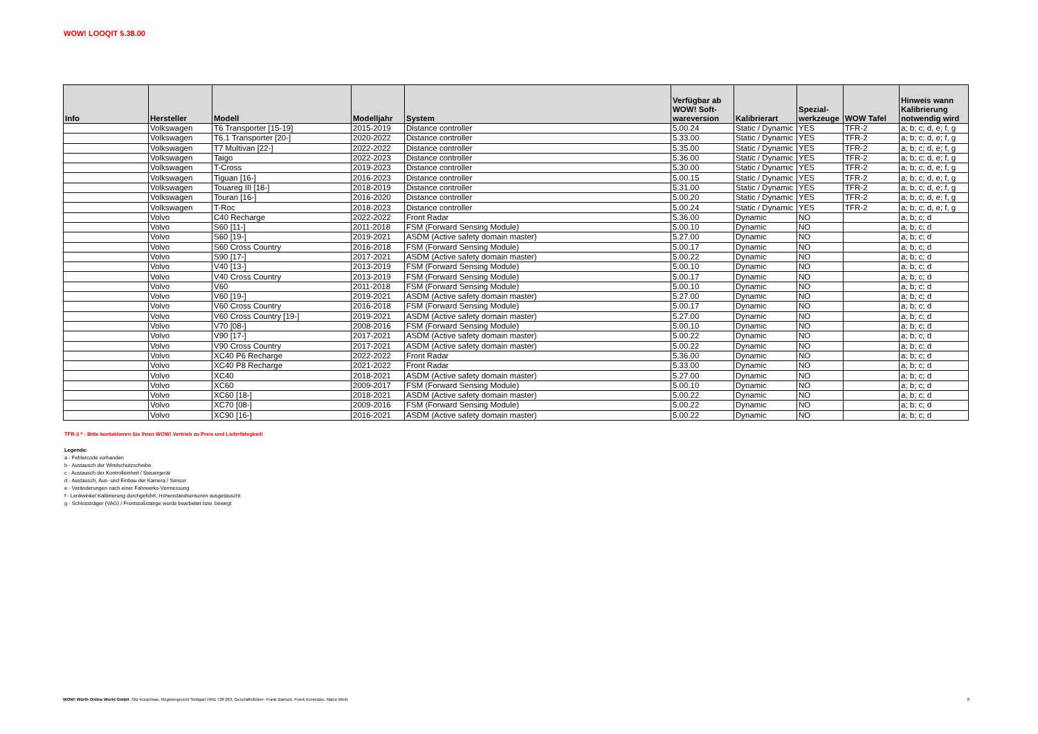WOW! LOOQIT 5.38.00
| Info | Hersteller | Modell | Modelljahr | System | Verfügbar ab WOW! Soft- wareversion | Kalibrierart | Spezial- werkzeuge | WOW Tafel | Hinweis wann Kalibrierung notwendig wird |
| --- | --- | --- | --- | --- | --- | --- | --- | --- | --- |
| | Volkswagen | T6 Transporter [15-19] | 2015-2019 | Distance controller | 5.00.24 | Static / Dynamic | YES | TFR-2 | a; b; c; d, e; f, g |
| | Volkswagen | T6.1 Transporter [20-] | 2020-2022 | Distance controller | 5.33.00 | Static / Dynamic | YES | TFR-2 | a; b; c; d, e; f, g |
| | Volkswagen | T7 Multivan [22-] | 2022-2022 | Distance controller | 5.35.00 | Static / Dynamic | YES | TFR-2 | a; b; c; d, e; f, g |
| | Volkswagen | Taigo | 2022-2023 | Distance controller | 5.36.00 | Static / Dynamic | YES | TFR-2 | a; b; c; d, e; f, g |
| | Volkswagen | T-Cross | 2019-2023 | Distance controller | 5.30.00 | Static / Dynamic | YES | TFR-2 | a; b; c; d, e; f, g |
| | Volkswagen | Tiguan [16-] | 2016-2023 | Distance controller | 5.00.15 | Static / Dynamic | YES | TFR-2 | a; b; c; d, e; f, g |
| | Volkswagen | Touareg III [18-] | 2018-2019 | Distance controller | 5.31.00 | Static / Dynamic | YES | TFR-2 | a; b; c; d, e; f, g |
| | Volkswagen | Touran [16-] | 2016-2020 | Distance controller | 5.00.20 | Static / Dynamic | YES | TFR-2 | a; b; c; d, e; f, g |
| | Volkswagen | T-Roc | 2018-2023 | Distance controller | 5.00.24 | Static / Dynamic | YES | TFR-2 | a; b; c; d, e; f, g |
| | Volvo | C40 Recharge | 2022-2022 | Front Radar | 5.36.00 | Dynamic | NO | | a; b; c; d |
| | Volvo | S60 [11-] | 2011-2018 | FSM (Forward Sensing Module) | 5.00.10 | Dynamic | NO | | a; b; c; d |
| | Volvo | S60 [19-] | 2019-2021 | ASDM (Active safety domain master) | 5.27.00 | Dynamic | NO | | a; b; c; d |
| | Volvo | S60 Cross Country | 2016-2018 | FSM (Forward Sensing Module) | 5.00.17 | Dynamic | NO | | a; b; c; d |
| | Volvo | S90 [17-] | 2017-2021 | ASDM (Active safety domain master) | 5.00.22 | Dynamic | NO | | a; b; c; d |
| | Volvo | V40 [13-] | 2013-2019 | FSM (Forward Sensing Module) | 5.00.10 | Dynamic | NO | | a; b; c; d |
| | Volvo | V40 Cross Country | 2013-2019 | FSM (Forward Sensing Module) | 5.00.17 | Dynamic | NO | | a; b; c; d |
| | Volvo | V60 | 2011-2018 | FSM (Forward Sensing Module) | 5.00.10 | Dynamic | NO | | a; b; c; d |
| | Volvo | V60 [19-] | 2019-2021 | ASDM (Active safety domain master) | 5.27.00 | Dynamic | NO | | a; b; c; d |
| | Volvo | V60 Cross Country | 2016-2018 | FSM (Forward Sensing Module) | 5.00.17 | Dynamic | NO | | a; b; c; d |
| | Volvo | V60 Cross Country [19-] | 2019-2021 | ASDM (Active safety domain master) | 5.27.00 | Dynamic | NO | | a; b; c; d |
| | Volvo | V70 [08-] | 2008-2016 | FSM (Forward Sensing Module) | 5.00.10 | Dynamic | NO | | a; b; c; d |
| | Volvo | V90 [17-] | 2017-2021 | ASDM (Active safety domain master) | 5.00.22 | Dynamic | NO | | a; b; c; d |
| | Volvo | V90 Cross Country | 2017-2021 | ASDM (Active safety domain master) | 5.00.22 | Dynamic | NO | | a; b; c; d |
| | Volvo | XC40 P6 Recharge | 2022-2022 | Front Radar | 5.36.00 | Dynamic | NO | | a; b; c; d |
| | Volvo | XC40 P8 Recharge | 2021-2022 | Front Radar | 5.33.00 | Dynamic | NO | | a; b; c; d |
| | Volvo | XC40 | 2018-2021 | ASDM (Active safety domain master) | 5.27.00 | Dynamic | NO | | a; b; c; d |
| | Volvo | XC60 | 2009-2017 | FSM (Forward Sensing Module) | 5.00.10 | Dynamic | NO | | a; b; c; d |
| | Volvo | XC60 [18-] | 2018-2021 | ASDM (Active safety domain master) | 5.00.22 | Dynamic | NO | | a; b; c; d |
| | Volvo | XC70 [08-] | 2009-2016 | FSM (Forward Sensing Module) | 5.00.22 | Dynamic | NO | | a; b; c; d |
| | Volvo | XC90 [16-] | 2016-2021 | ASDM (Active safety domain master) | 5.00.22 | Dynamic | NO | | a; b; c; d |
TFR-3 * - Bitte kontaktieren Sie Ihren WOW! Vertrieb zu Preis und Lieferfähigkeit!
Legende:
a - Fehlercode vorhanden
b - Austausch der Windschutzscheibe
c - Austausch der Kontrolleinheit / Steuergerät
d - Austausch, Aus- und Einbau der Kamera / Sensor
e - Veränderungen nach einer Fahrwerks-Vermessung
f - Lenkwinkel Kalibrierung durchgeführt, Höhenstandsensoren ausgetauscht
g - Schlossträger (VAG) / Frontstoßstange wurde bearbeitet bzw. bewegt
WOW! Würth Online World GmbH, Sitz Künzelsau, Registergericht Stuttgart HRB 738 283, Geschäftsführer: Frank Bartsch, Frank Konietzke, Mario Weiß 6